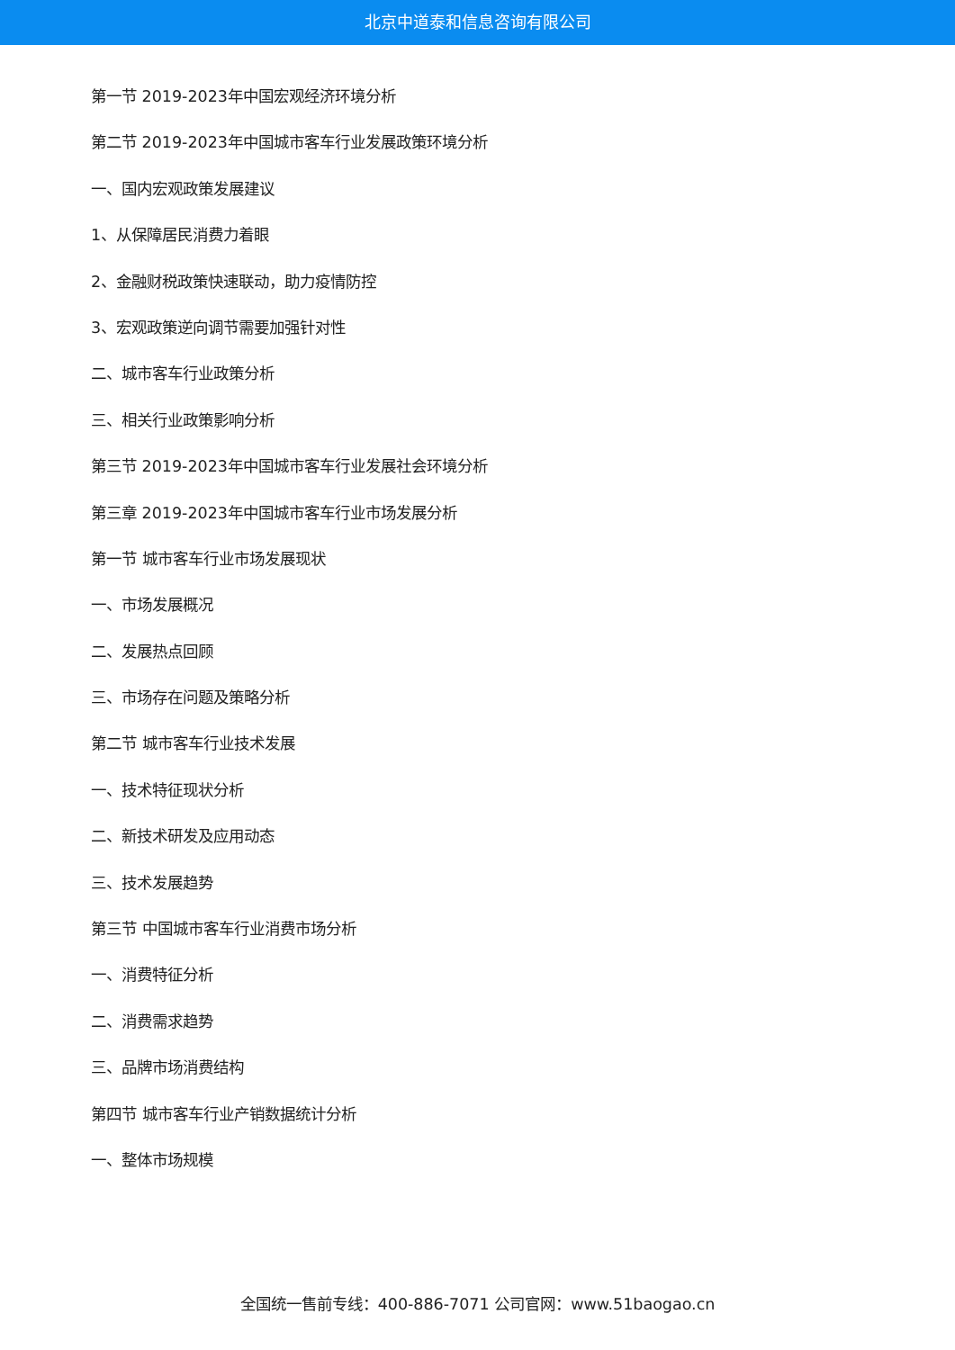北京中道泰和信息咨询有限公司
第一节 2019-2023年中国宏观经济环境分析
第二节 2019-2023年中国城市客车行业发展政策环境分析
一、国内宏观政策发展建议
1、从保障居民消费力着眼
2、金融财税政策快速联动，助力疫情防控
3、宏观政策逆向调节需要加强针对性
二、城市客车行业政策分析
三、相关行业政策影响分析
第三节 2019-2023年中国城市客车行业发展社会环境分析
第三章 2019-2023年中国城市客车行业市场发展分析
第一节 城市客车行业市场发展现状
一、市场发展概况
二、发展热点回顾
三、市场存在问题及策略分析
第二节 城市客车行业技术发展
一、技术特征现状分析
二、新技术研发及应用动态
三、技术发展趋势
第三节 中国城市客车行业消费市场分析
一、消费特征分析
二、消费需求趋势
三、品牌市场消费结构
第四节 城市客车行业产销数据统计分析
一、整体市场规模
全国统一售前专线：400-886-7071 公司官网：www.51baogao.cn